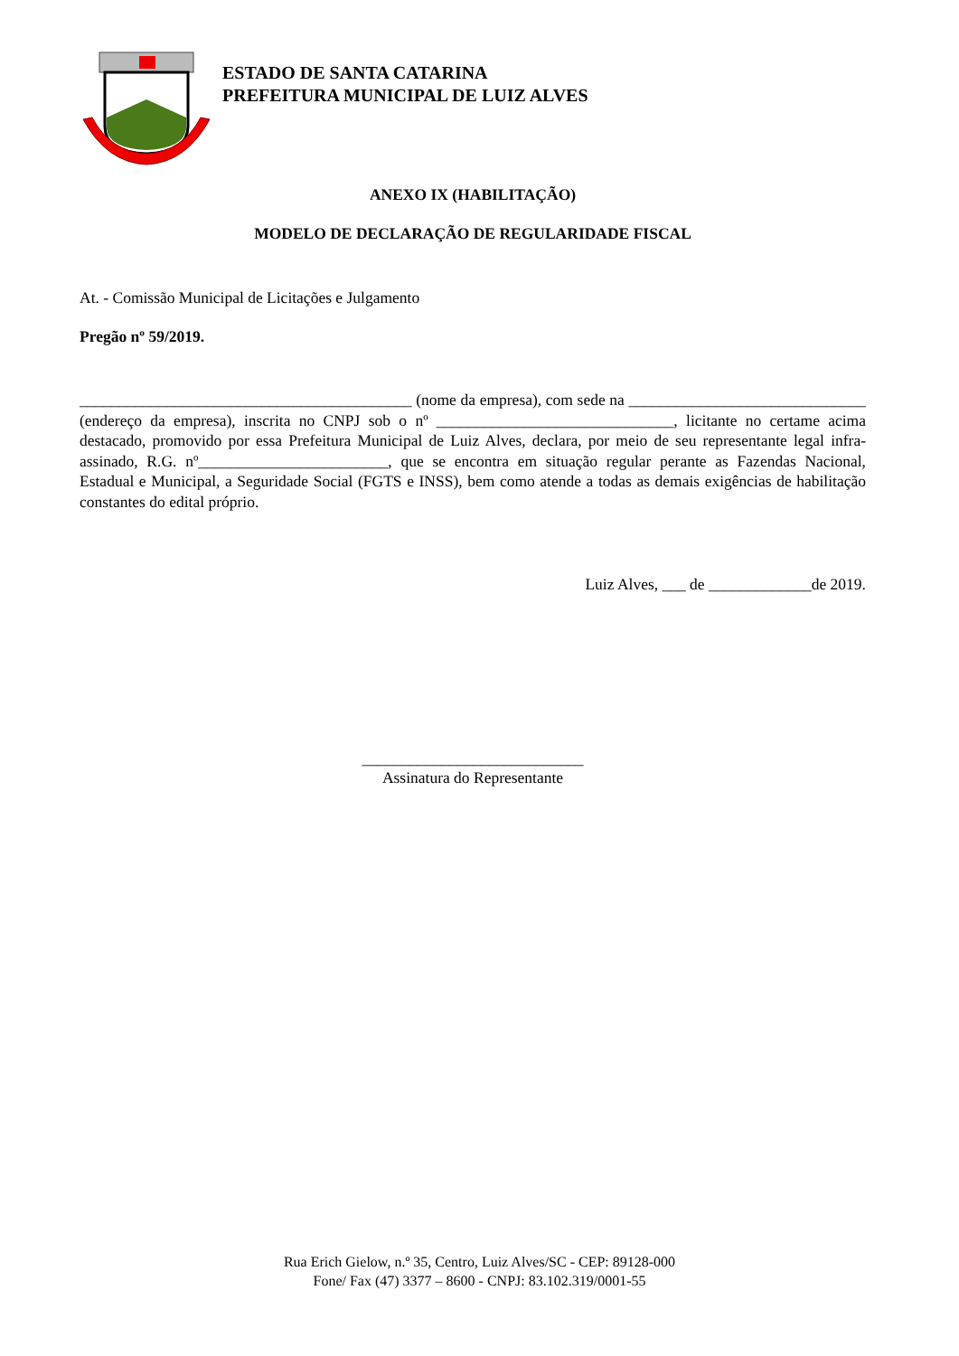ESTADO DE SANTA CATARINA
PREFEITURA MUNICIPAL DE LUIZ ALVES
ANEXO IX (HABILITAÇÃO)
MODELO DE DECLARAÇÃO DE REGULARIDADE FISCAL
At. - Comissão Municipal de Licitações e Julgamento
Pregão nº 59/2019.
__________________________________________ (nome da empresa), com sede na ______________________________ (endereço da empresa), inscrita no CNPJ sob o nº ______________________________, licitante no certame acima destacado, promovido por essa Prefeitura Municipal de Luiz Alves, declara, por meio de seu representante legal infra-assinado, R.G. nº________________________, que se encontra em situação regular perante as Fazendas Nacional, Estadual e Municipal, a Seguridade Social (FGTS e INSS), bem como atende a todas as demais exigências de habilitação constantes do edital próprio.
Luiz Alves, ___ de _____________de 2019.
____________________________
Assinatura do Representante
Rua Erich Gielow, n.º 35, Centro, Luiz Alves/SC - CEP: 89128-000
Fone/ Fax (47) 3377 – 8600 - CNPJ: 83.102.319/0001-55